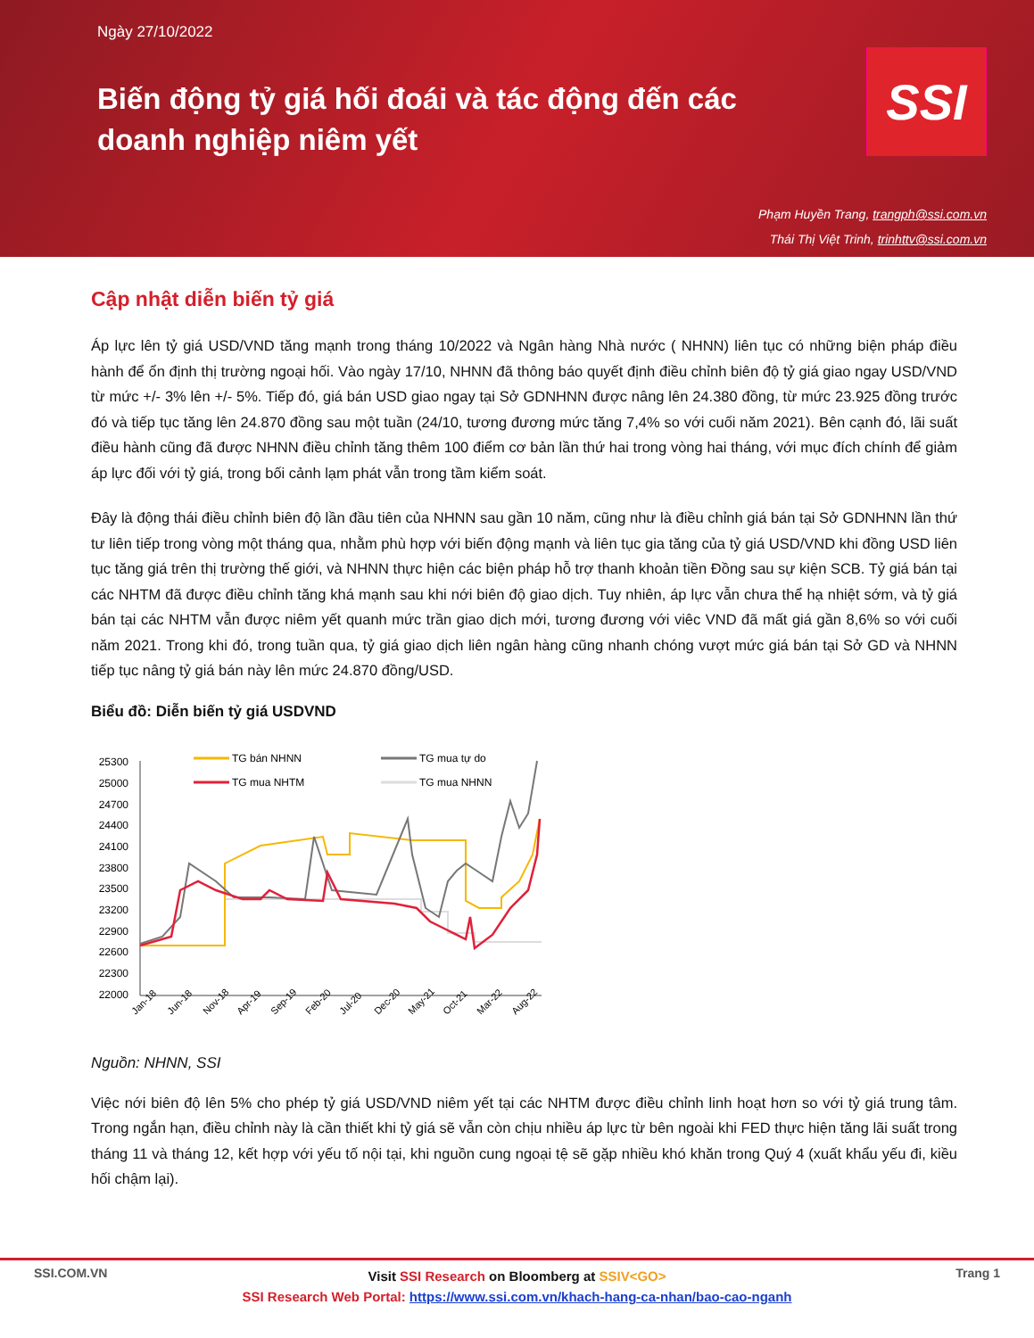Ngày 27/10/2022
Biến động tỷ giá hối đoái và tác động đến các doanh nghiệp niêm yết
SSI
Phạm Huyền Trang, trangph@ssi.com.vn
Thái Thị Việt Trinh, trinhttv@ssi.com.vn
Cập nhật diễn biến tỷ giá
Áp lực lên tỷ giá USD/VND tăng mạnh trong tháng 10/2022 và Ngân hàng Nhà nước ( NHNN) liên tục có những biện pháp điều hành để ổn định thị trường ngoại hối. Vào ngày 17/10, NHNN đã thông báo quyết định điều chỉnh biên độ tỷ giá giao ngay USD/VND từ mức +/- 3% lên +/- 5%. Tiếp đó, giá bán USD giao ngay tại Sở GDNHNN được nâng lên 24.380 đồng, từ mức 23.925 đồng trước đó và tiếp tục tăng lên 24.870 đồng sau một tuần (24/10, tương đương mức tăng 7,4% so với cuối năm 2021). Bên cạnh đó, lãi suất điều hành cũng đã được NHNN điều chỉnh tăng thêm 100 điểm cơ bản lần thứ hai trong vòng hai tháng, với mục đích chính để giảm áp lực đối với tỷ giá, trong bối cảnh lạm phát vẫn trong tầm kiểm soát.
Đây là động thái điều chỉnh biên độ lần đầu tiên của NHNN sau gần 10 năm, cũng như là điều chỉnh giá bán tại Sở GDNHNN lần thứ tư liên tiếp trong vòng một tháng qua, nhằm phù hợp với biến động mạnh và liên tục gia tăng của tỷ giá USD/VND khi đồng USD liên tục tăng giá trên thị trường thế giới, và NHNN thực hiện các biện pháp hỗ trợ thanh khoản tiền Đồng sau sự kiện SCB. Tỷ giá bán tại các NHTM đã được điều chỉnh tăng khá mạnh sau khi nới biên độ giao dịch. Tuy nhiên, áp lực vẫn chưa thể hạ nhiệt sớm, và tỷ giá bán tại các NHTM vẫn được niêm yết quanh mức trần giao dịch mới, tương đương với viêc VND đã mất giá gần 8,6% so với cuối năm 2021. Trong khi đó, trong tuần qua, tỷ giá giao dịch liên ngân hàng cũng nhanh chóng vượt mức giá bán tại Sở GD và NHNN tiếp tục nâng tỷ giá bán này lên mức 24.870 đồng/USD.
Biểu đồ: Diễn biến tỷ giá USDVND
25300
25000
24700
24400
24100
23800
23500
23200
22900
22600
22300
22000
Jan-18
Jun-18
Nov-18
Apr-19
Sep-19
Feb-20
Jul-20
Dec-20
May-21
Oct-21
Mar-22
Aug-22
TG bán NHNN
TG mua tự do
TG mua NHTM
TG mua NHNN
Nguồn: NHNN, SSI
Việc nới biên độ lên 5% cho phép tỷ giá USD/VND niêm yết tại các NHTM được điều chỉnh linh hoạt hơn so với tỷ giá trung tâm. Trong ngắn hạn, điều chỉnh này là cần thiết khi tỷ giá sẽ vẫn còn chịu nhiều áp lực từ bên ngoài khi FED thực hiện tăng lãi suất trong tháng 11 và tháng 12, kết hợp với yếu tố nội tại, khi nguồn cung ngoại tệ sẽ gặp nhiều khó khăn trong Quý 4 (xuất khẩu yếu đi, kiều hối chậm lại).
SSI.COM.VN Trang 1
Visit SSI Research on Bloomberg at SSIV<GO>
SSI Research Web Portal: https://www.ssi.com.vn/khach-hang-ca-nhan/bao-cao-nganh